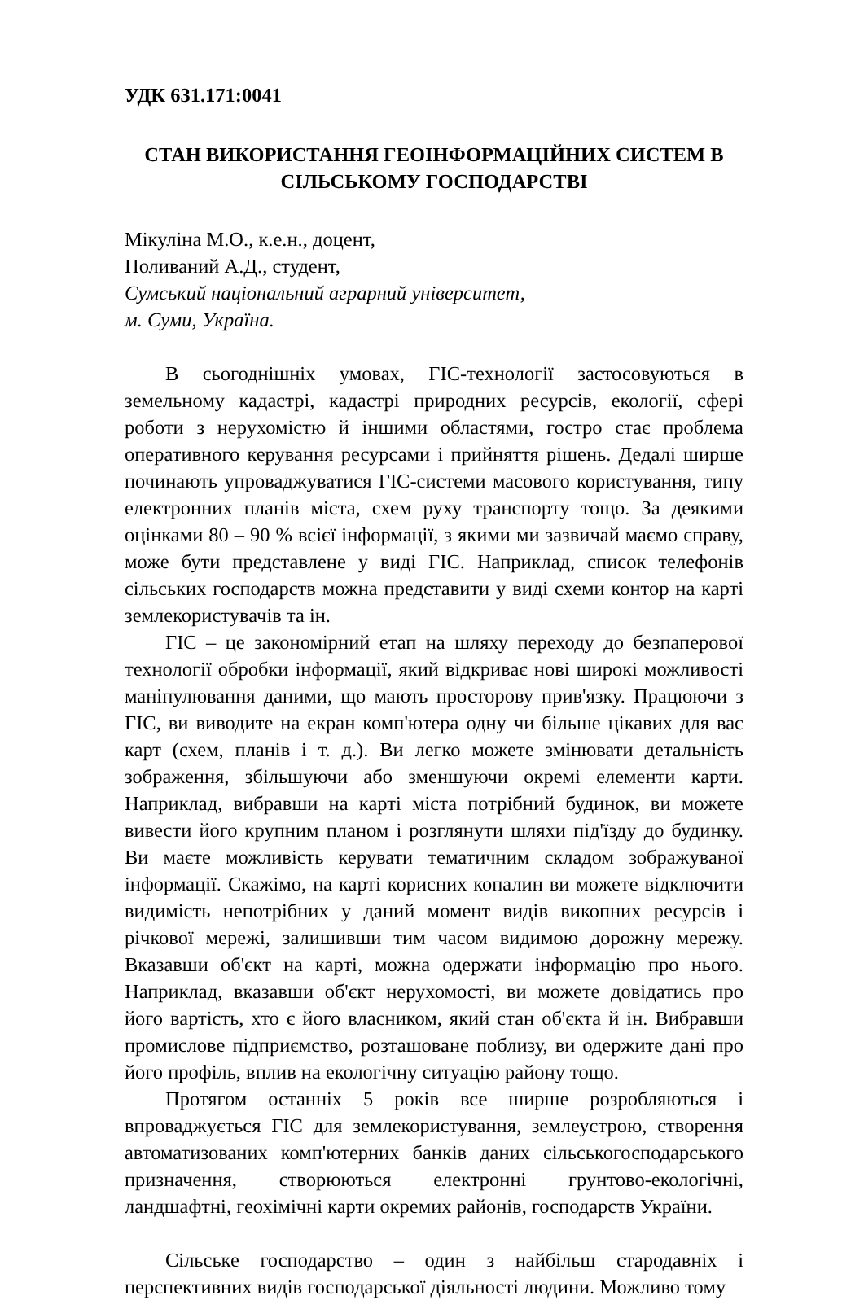УДК 631.171:0041
СТАН ВИКОРИСТАННЯ ГЕОІНФОРМАЦІЙНИХ СИСТЕМ В СІЛЬСЬКОМУ ГОСПОДАРСТВІ
Мікуліна М.О., к.е.н., доцент,
Поливаний А.Д., студент,
Сумський національний аграрний університет,
м. Суми, Україна.
В сьогоднішніх умовах, ГІС-технології застосовуються в земельному кадастрі, кадастрі природних ресурсів, екології, сфері роботи з нерухомістю й іншими областями, гостро стає проблема оперативного керування ресурсами і прийняття рішень. Дедалі ширше починають упроваджуватися ГІС-системи масового користування, типу електронних планів міста, схем руху транспорту тощо. За деякими оцінками 80 – 90 % всієї інформації, з якими ми зазвичай маємо справу, може бути представлене у виді ГІС. Наприклад, список телефонів сільських господарств можна представити у виді схеми контор на карті землекористувачів та ін.
ГІС – це закономірний етап на шляху переходу до безпаперової технології обробки інформації, який відкриває нові широкі можливості маніпулювання даними, що мають просторову прив'язку. Працюючи з ГІС, ви виводите на екран комп'ютера одну чи більше цікавих для вас карт (схем, планів і т. д.). Ви легко можете змінювати детальність зображення, збільшуючи або зменшуючи окремі елементи карти. Наприклад, вибравши на карті міста потрібний будинок, ви можете вивести його крупним планом і розглянути шляхи під'їзду до будинку. Ви маєте можливість керувати тематичним складом зображуваної інформації. Скажімо, на карті корисних копалин ви можете відключити видимість непотрібних у даний момент видів викопних ресурсів і річкової мережі, залишивши тим часом видимою дорожну мережу. Вказавши об'єкт на карті, можна одержати інформацію про нього. Наприклад, вказавши об'єкт нерухомості, ви можете довідатись про його вартість, хто є його власником, який стан об'єкта й ін. Вибравши промислове підприємство, розташоване поблизу, ви одержите дані про його профіль, вплив на екологічну ситуацію району тощо.
Протягом останніх 5 років все ширше розробляються і впроваджується ГІС для землекористування, землеустрою, створення автоматизованих комп'ютерних банків даних сільськогосподарського призначення, створюються електронні грунтово-екологічні, ландшафтні, геохімічні карти окремих районів, господарств України.
Сільське господарство – один з найбільш стародавніх і перспективних видів господарської діяльності людини. Можливо тому